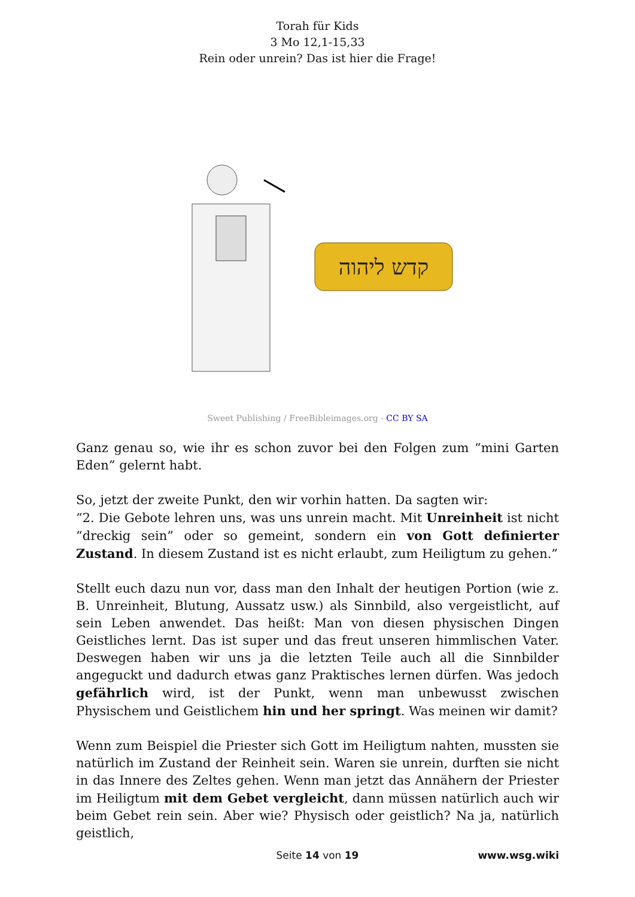Torah für Kids
3 Mo 12,1-15,33
Rein oder unrein? Das ist hier die Frage!
קדש ליהוה
Sweet Publishing / FreeBibleimages.org - CC BY SA
Ganz genau so, wie ihr es schon zuvor bei den Folgen zum “mini Garten Eden” gelernt habt.
So, jetzt der zweite Punkt, den wir vorhin hatten. Da sagten wir:
“2. Die Gebote lehren uns, was uns unrein macht. Mit Unreinheit ist nicht “dreckig sein” oder so gemeint, sondern ein von Gott definierter Zustand. In diesem Zustand ist es nicht erlaubt, zum Heiligtum zu gehen.”
Stellt euch dazu nun vor, dass man den Inhalt der heutigen Portion (wie z. B. Unreinheit, Blutung, Aussatz usw.) als Sinnbild, also vergeistlicht, auf sein Leben anwendet. Das heißt: Man von diesen physischen Dingen Geistliches lernt. Das ist super und das freut unseren himmlischen Vater. Deswegen haben wir uns ja die letzten Teile auch all die Sinnbilder angeguckt und dadurch etwas ganz Praktisches lernen dürfen. Was jedoch gefährlich wird, ist der Punkt, wenn man unbewusst zwischen Physischem und Geistlichem hin und her springt. Was meinen wir damit?
Wenn zum Beispiel die Priester sich Gott im Heiligtum nahten, mussten sie natürlich im Zustand der Reinheit sein. Waren sie unrein, durften sie nicht in das Innere des Zeltes gehen. Wenn man jetzt das Annähern der Priester im Heiligtum mit dem Gebet vergleicht, dann müssen natürlich auch wir beim Gebet rein sein. Aber wie? Physisch oder geistlich? Na ja, natürlich geistlich,
Seite 14 von 19
www.wsg.wiki